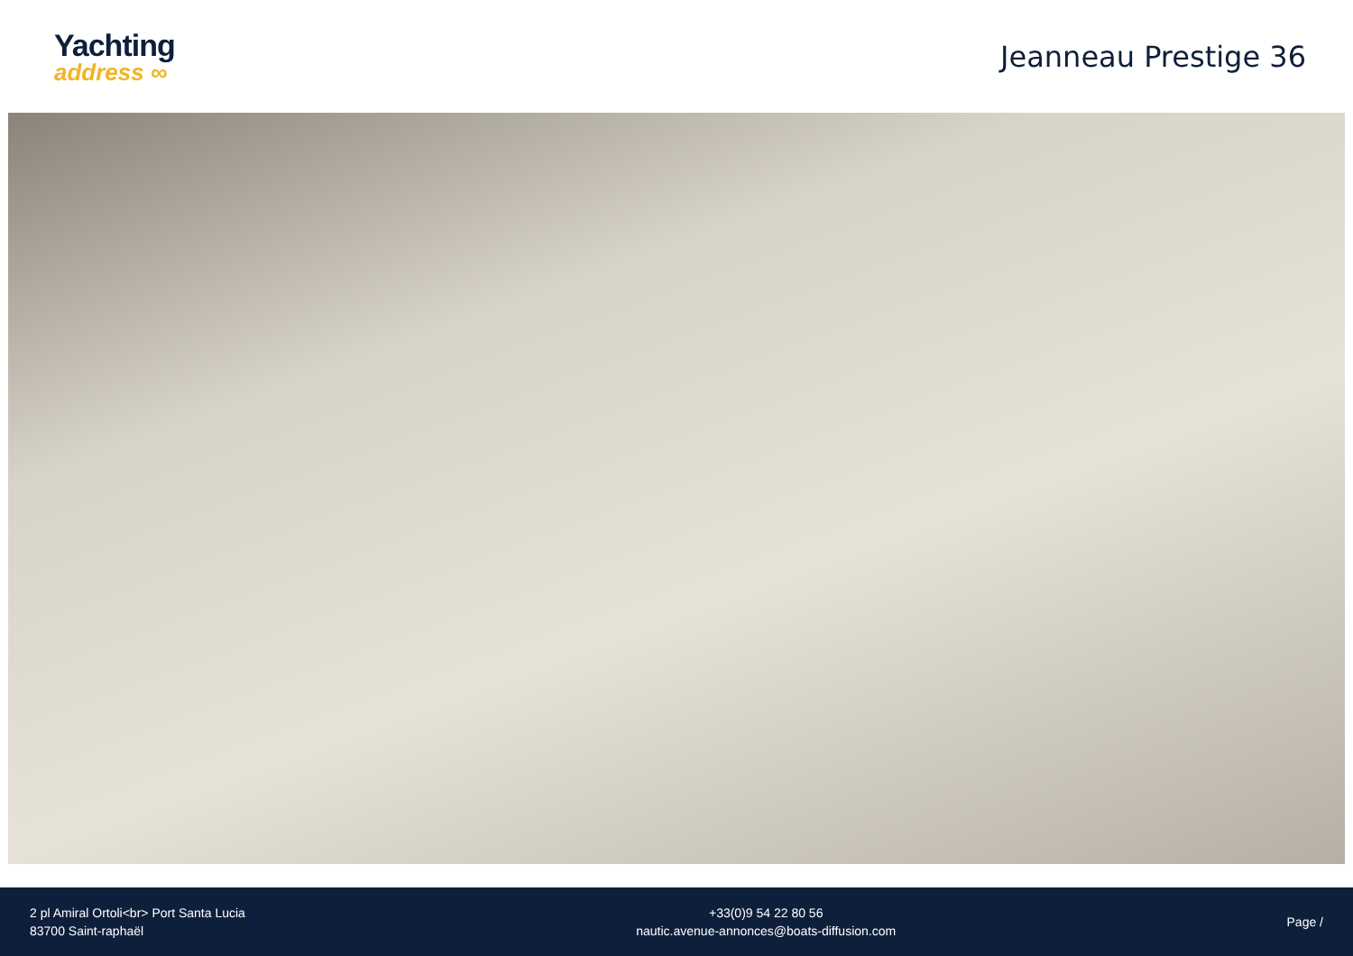Yachting
address ∞
Jeanneau Prestige 36
2 pl Amiral Ortoli<br> Port Santa Lucia
83700 Saint-raphaël
+33(0)9 54 22 80 56
nautic.avenue-annonces@boats-diffusion.com
Page /